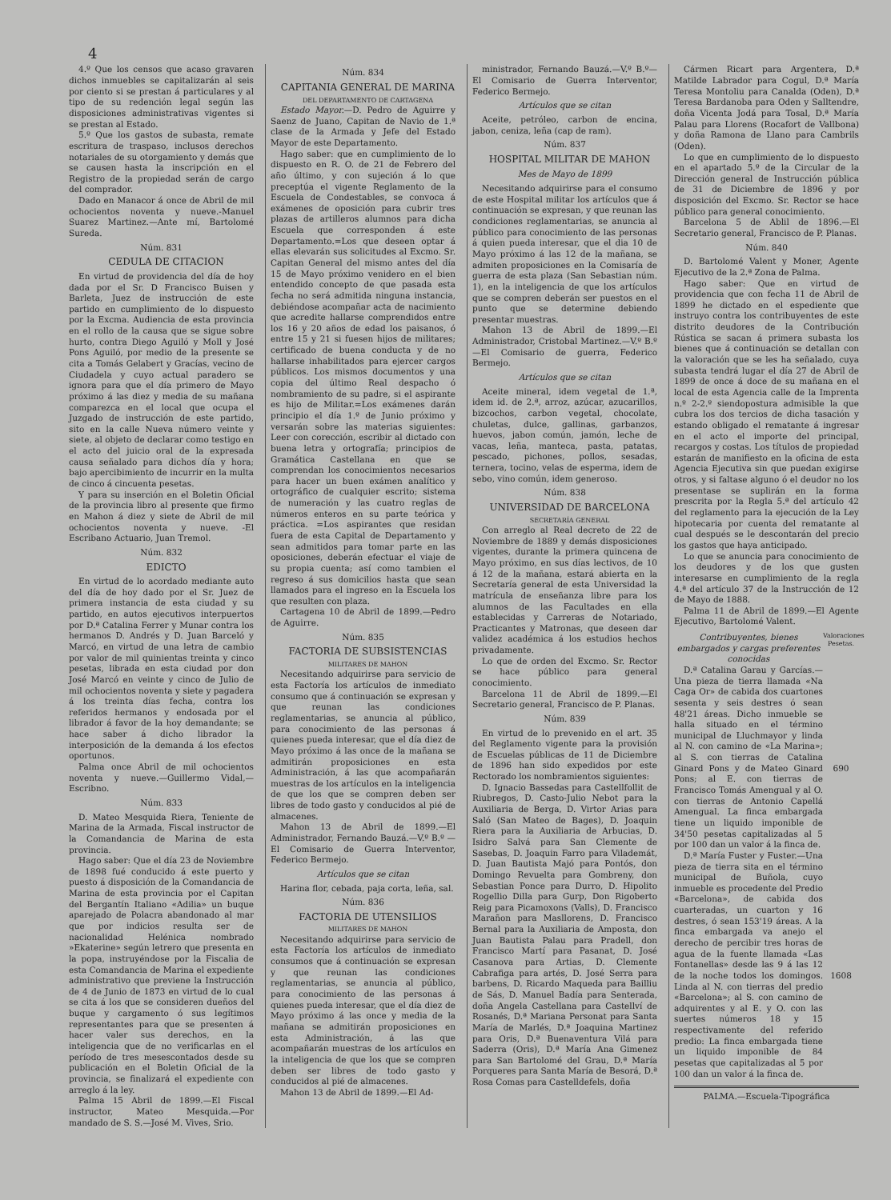4
4.º Que los censos que acaso gravaren dichos inmuebles se capitalizarán al seis por ciento si se prestan á particulares y al tipo de su redención legal según las disposiciones administrativas vigentes si se prestan al Estado.
5.º Que los gastos de subasta, remate escritura de traspaso, inclusos derechos notariales de su otorgamiento y demás que se causen hasta la inscripción en el Registro de la propiedad serán de cargo del comprador.
Dado en Manacor á once de Abril de mil ochocientos noventa y nueve.-Manuel Suarez Martinez.—Ante mí, Bartolomé Sureda.
Núm. 831
CEDULA DE CITACION
En virtud de providencia del día de hoy dada por el Sr. D Francisco Buisen y Barleta, Juez de instrucción de este partido en cumplimiento de lo dispuesto por la Excma. Audiencia de esta provincia en el rollo de la causa que se sigue sobre hurto, contra Diego Aguiló y Moll y José Pons Aguiló, por medio de la presente se cita a Tomás Gelabert y Gracías, vecino de Ciudadela y cuyo actual paradero se ignora para que el día primero de Mayo próximo á las diez y media de su mañana comparezca en el local que ocupa el Juzgado de instrucción de este partido, sito en la calle Nueva número veinte y siete, al objeto de declarar como testigo en el acto del juicio oral de la expresada causa señalado para dichos día y hora; bajo apercibimiento de incurrir en la multa de cinco á cincuenta pesetas.
Y para su inserción en el Boletin Oficial de la provincia libro al presente que firmo en Mahon á diez y siete de Abril de mil ochocientos noventa y nueve. -El Escribano Actuario, Juan Tremol.
Núm. 832
EDICTO
En virtud de lo acordado mediante auto del día de hoy dado por el Sr. Juez de primera instancia de esta ciudad y su partido, en autos ejecutivos interpuertos por D.ª Catalina Ferrer y Munar contra los hermanos D. Andrés y D. Juan Barceló y Marcó, en virtud de una letra de cambio por valor de mil quinientas treinta y cinco pesetas, librada en esta ciudad por don José Marcó en veinte y cinco de Julio de mil ochocientos noventa y siete y pagadera á los treinta días fecha, contra los referidos hermanos y endosada por el librador á favor de la hoy demandante; se hace saber á dicho librador la interposición de la demanda á los efectos oportunos.
Palma once Abril de mil ochocientos noventa y nueve.—Guillermo Vidal,—Escribno.
Núm. 833
D. Mateo Mesquida Riera, Teniente de Marina de la Armada, Fiscal instructor de la Comandancia de Marina de esta provincia.
Hago saber: Que el día 23 de Noviembre de 1898 fué conducido á este puerto y puesto á disposición de la Comandancia de Marina de esta provincia por el Capitan del Bergantín Italiano «Adilia» un buque aparejado de Polacra abandonado al mar que por indicios resulta ser de nacionalidad Helénica nombrado »Ekaterine» según letrero que presenta en la popa, instruyéndose por la Fiscalia de esta Comandancia de Marina el expediente administrativo que previene la Instrucción de 4 de Junio de 1873 en virtud de lo cual se cita á los que se consideren dueños del buque y cargamento ó sus legítimos representantes para que se presenten á hacer valer sus derechos, en la inteligencia que de no verificarlas en el período de tres mesescontados desde su publicación en el Boletin Oficial de la provincia, se finalizará el expediente con arreglo á la ley.
Palma 15 Abril de 1899.—El Fiscal instructor, Mateo Mesquida.—Por mandado de S. S.—José M. Vives, Srio.
Núm. 834
CAPITANIA GENERAL DE MARINA
DEL DEPARTAMENTO DE CARTAGENA
Estado Mayor.—D. Pedro de Aguirre y Saenz de Juano, Capitan de Navio de 1.ª clase de la Armada y Jefe del Estado Mayor de este Departamento.
Hago saber: que en cumplimiento de lo dispuesto en R. O. de 21 de Febrero del año último, y con sujeción á lo que preceptúa el vigente Reglamento de la Escuela de Condestables, se convoca á exámenes de oposición para cubrir tres plazas de artilleros alumnos para dicha Escuela que corresponden á este Departamento.=Los que deseen optar á ellas elevarán sus solicitudes al Excmo. Sr. Capitan General del mismo antes del día 15 de Mayo próximo venidero en el bien entendido concepto de que pasada esta fecha no será admitida ninguna instancia, debiéndose acompañar acta de nacimiento que acredite hallarse comprendidos entre los 16 y 20 años de edad los paisanos, ó entre 15 y 21 si fuesen hijos de militares; certificado de buena conducta y de no hallarse inhabilitados para ejercer cargos públicos. Los mismos documentos y una copia del último Real despacho ó nombramiento de su padre, si el aspirante es hijo de Militar.=Los exámenes darán principio el día 1.º de Junio próximo y versarán sobre las materias siguientes: Leer con corección, escribir al dictado con buena letra y ortografía; principios de Gramática Castellana en que se comprendan los conocimientos necesarios para hacer un buen exámen analítico y ortográfico de cualquier escrito; sistema de numeración y las cuatro reglas de números enteros en su parte teórica y práctica. =Los aspirantes que residan fuera de esta Capital de Departamento y sean admitidos para tomar parte en las oposiciones, deberán efectuar el viaje de su propia cuenta; así como tambien el regreso á sus domicilios hasta que sean llamados para el ingreso en la Escuela los que resulten con plaza.
Cartagena 10 de Abril de 1899.—Pedro de Aguirre.
Núm. 835
FACTORIA DE SUBSISTENCIAS
MILITARES DE MAHON
Necesitando adquirirse para servicio de esta Factoría los artículos de inmediato consumo que á continuación se expresan y que reunan las condiciones reglamentarias, se anuncia al público, para conocimiento de las personas á quienes pueda interesar, que el día diez de Mayo próximo á las once de la mañana se admitirán proposiciones en esta Administración, á las que acompañarán muestras de los artículos en la inteligencia de que los que se compren deben ser libres de todo gasto y conducidos al pié de almacenes.
Mahon 13 de Abril de 1899.—El Administrador, Fernando Bauzá.—V.º B.º —El Comisario de Guerra Interventor, Federico Bermejo.
Artículos que se citan
Harina flor, cebada, paja corta, leña, sal.
Núm. 836
FACTORIA DE UTENSILIOS
MILITARES DE MAHON
Necesitando adquirirse para servicio de esta Factoría los artículos de inmediato consumos que á continuación se expresan y que reunan las condiciones reglamentarias, se anuncia al público, para conocimiento de las personas á quienes pueda interesar, que el día diez de Mayo próximo á las once y media de la mañana se admitirán proposiciones en esta Administración, á las que acompañarán muestras de los artículos en la inteligencia de que los que se compren deben ser libres de todo gasto y conducidos al pié de almacenes.
Mahon 13 de Abril de 1899.—El Ad-
ministrador, Fernando Bauzá.—V.º B.º— El Comisario de Guerra Interventor, Federico Bermejo.
Artículos que se citan
Aceite, petróleo, carbon de encina, jabon, ceniza, leña (cap de ram).
Núm. 837
HOSPITAL MILITAR DE MAHON
Mes de Mayo de 1899
Necesitando adquirirse para el consumo de este Hospital militar los artículos que á continuación se expresan, y que reunan las condiciones reglamentarias, se anuncia al público para conocimiento de las personas á quien pueda interesar, que el dia 10 de Mayo próximo á las 12 de la mañana, se admiten proposiciones en la Comisaría de guerra de esta plaza (San Sebastian núm. 1), en la inteligencia de que los artículos que se compren deberán ser puestos en el punto que se determine debiendo presentar muestras.
Mahon 13 de Abril de 1899.—El Administrador, Cristobal Martinez.—V.º B.º —El Comisario de guerra, Federico Bermejo.
Artículos que se citan
Aceite mineral, idem vegetal de 1.ª, idem id. de 2.ª, arroz, azúcar, azucarillos, bizcochos, carbon vegetal, chocolate, chuletas, dulce, gallinas, garbanzos, huevos, jabon común, jamón, leche de vacas, leña, manteca, pasta, patatas, pescado, pichones, pollos, sesadas, ternera, tocino, velas de esperma, idem de sebo, vino común, idem generoso.
Núm. 838
UNIVERSIDAD DE BARCELONA
SECRETARÍA GENERAL
Con arreglo al Real decreto de 22 de Noviembre de 1889 y demás disposiciones vigentes, durante la primera quincena de Mayo próximo, en sus días lectivos, de 10 á 12 de la mañana, estará abierta en la Secretaría general de esta Universidad la matrícula de enseñanza libre para los alumnos de las Facultades en ella establecidas y Carreras de Notariado, Practicantes y Matronas, que deseen dar validez académica á los estudios hechos privadamente.
Lo que de orden del Excmo. Sr. Rector se hace público para general conocimiento.
Barcelona 11 de Abril de 1899.—El Secretario general, Francisco de P. Planas.
Núm. 839
En virtud de lo prevenido en el art. 35 del Reglamento vigente para la provisión de Escuelas públicas de 11 de Diciembre de 1896 han sido expedidos por este Rectorado los nombramientos siguientes:
D. Ignacio Bassedas para Castellfollit de Riubregos, D. Casto-Julio Nebot para la Auxiliaria de Berga, D. Virtor Arias para Saló (San Mateo de Bages), D. Joaquin Riera para la Auxiliaria de Arbucias, D. Isidro Salvá para San Clemente de Sasebas, D. Joaquin Farro para Vilademát, D. Juan Bautista Majó para Pontós, don Domingo Revuelta para Gombreny, don Sebastian Ponce para Durro, D. Hipolito Rogellio Dilla para Gurp, Don Rigoberto Reig para Picamoxons (Valls), D. Francisco Marañon para Masllorens, D. Francisco Bernal para la Auxiliaria de Amposta, don Juan Bautista Palau para Pradell, don Francisco Martí para Pasanat, D. José Casanova para Artias, D. Clemente Cabrafiga para artés, D. José Serra para barbens, D. Ricardo Maqueda para Bailliu de Sás, D. Manuel Badía para Senterada, doña Angela Castellana para Castellví de Rosanés, D.ª Mariana Personat para Santa María de Marlés, D.ª Joaquina Martinez para Oris, D.ª Buenaventura Vilá para Saderra (Oris), D.ª María Ana Gimenez para San Bartolomé del Grau, D.ª María Porqueres para Santa María de Besorá, D.ª Rosa Comas para Castelldefels, doña
Cármen Ricart para Argentera, D.ª Matilde Labrador para Cogul, D.ª María Teresa Montoliu para Canalda (Oden), D.ª Teresa Bardanoba para Oden y Salltendre, doña Vicenta Jodá para Tosal, D.ª María Palau para Llorens (Rocafort de Vallbona) y doña Ramona de Llano para Cambrils (Oden).
Lo que en cumplimiento de lo dispuesto en el apartado 5.º de la Circular de la Dirección general de Instrucción pública de 31 de Diciembre de 1896 y por disposición del Excmo. Sr. Rector se hace público para general conocimiento.
Barcelona 5 de Ablil de 1896.—El Secretario general, Francisco de P. Planas.
Núm. 840
D. Bartolomé Valent y Moner, Agente Ejecutivo de la 2.ª Zona de Palma.
Hago saber: Que en virtud de providencia que con fecha 11 de Abril de 1899 he dictado en el espediente que instruyo contra los contribuyentes de este distrito deudores de la Contribución Rústica se sacan á primera subasta los bienes que á continuación se detallan con la valoración que se les ha señalado, cuya subasta tendrá lugar el día 27 de Abril de 1899 de once á doce de su mañana en el local de esta Agencia calle de la Imprenta n.º 2-2.º siendopostura admisible la que cubra los dos tercios de dicha tasación y estando obligado el rematante á ingresar en el acto el importe del principal, recargos y costas. Los títulos de propiedad estarán de manifiesto en la oficina de esta Agencia Ejecutiva sin que puedan exigirse otros, y si faltase alguno ó el deudor no los presentase se suplirán en la forma prescrita por la Regla 5.ª del artículo 42 del reglamento para la ejecución de la Ley hipotecaria por cuenta del rematante al cual después se le descontarán del precio los gastos que haya anticipado.
Lo que se anuncia para conocimiento de los deudores y de los que gusten interesarse en cumplimiento de la regla 4.ª del artículo 37 de la Instrucción de 12 de Mayo de 1888.
Palma 11 de Abril de 1899.—El Agente Ejecutivo, Bartolomé Valent.
Contribuyentes, bienes embargados y cargas preferentes conocidas
Valoraciones Pesetas.
D.ª Catalina Garau y Garcías.—Una pieza de tierra llamada «Na Caga Or» de cabida dos cuartones sesenta y seis destres ó sean 48'21 áreas. Dicho inmueble se halla situado en el término municipal de Lluchmayor y linda al N. con camino de «La Marina»; al S. con tierras de Catalina Ginard Pons y de Mateo Ginard Pons; al E. con tierras de Francisco Tomás Amengual y al O. con tierras de Antonio Capellá Amengual. La finca embargada tiene un liquido imponible de 34'50 pesetas capitalizadas al 5 por 100 dan un valor á la finca de.
D.ª María Fuster y Fuster.—Una pieza de tierra sita en el término municipal de Buñola, cuyo inmueble es procedente del Predio «Barcelona», de cabida dos cuarteradas, un cuarton y 16 destres, ó sean 153'19 áreas. A la finca embargada va anejo el derecho de percibir tres horas de agua de la fuente llamada «Las Fontanellas» desde las 9 á las 12 de la noche todos los domingos. Linda al N. con tierras del predio «Barcelona»; al S. con camino de adquirentes y al E. y O. con las suertes números 18 y 15 respectivamente del referido predio: La finca embargada tiene un liquido imponible de 84 pesetas que capitalizadas al 5 por 100 dan un valor á la finca de.
690
1608
PALMA.—Escuela-Tipográfica